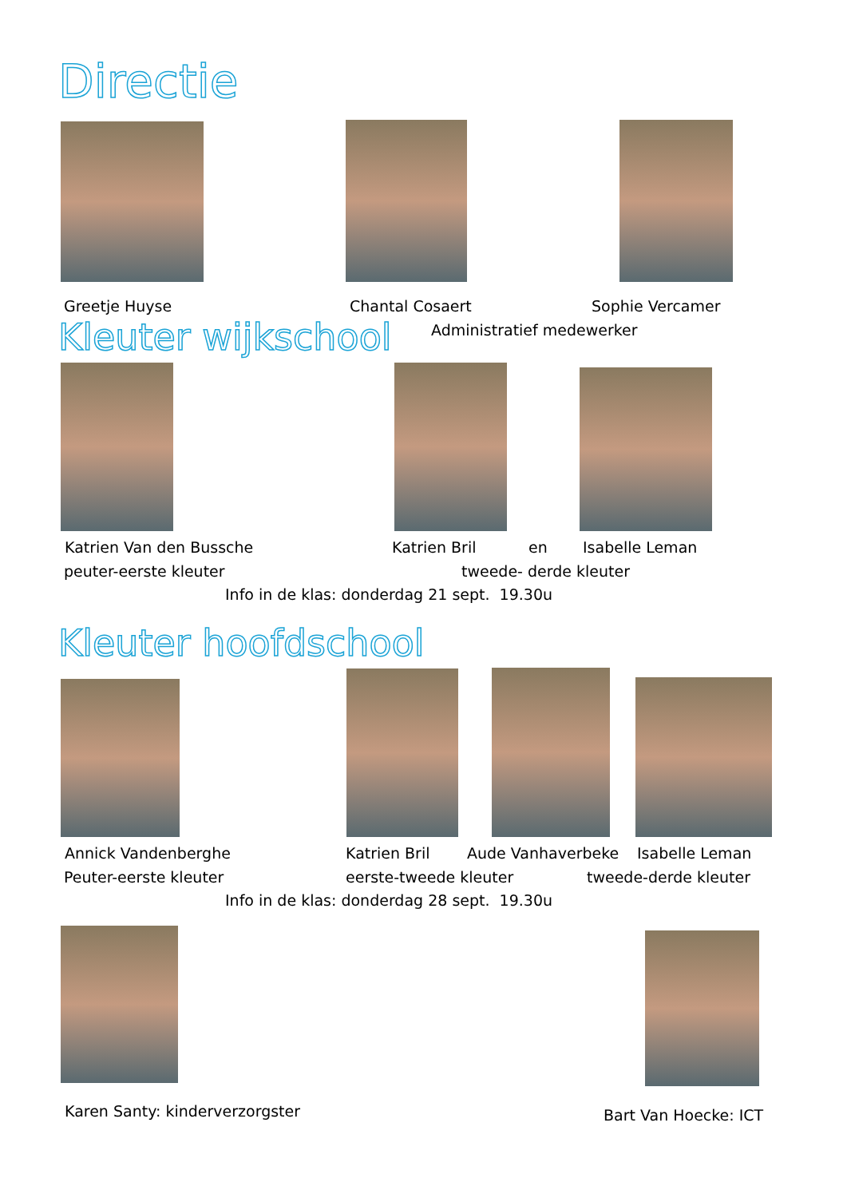Directie
Greetje Huyse Chantal Cosaert Sophie Vercamer
Kleuter wijkschool Administratief medewerker
Katrien Van den Bussche Katrien Bril en Isabelle Leman
peuter-eerste kleuter tweede- derde kleuter
Info in de klas: donderdag 21 sept. 19.30u
Kleuter hoofdschool
Annick Vandenberghe Katrien Bril Aude Vanhaverbeke Isabelle Leman
Peuter-eerste kleuter eerste-tweede kleuter tweede-derde kleuter
Info in de klas: donderdag 28 sept. 19.30u
Karen Santy: kinderverzorgster Bart Van Hoecke: ICT